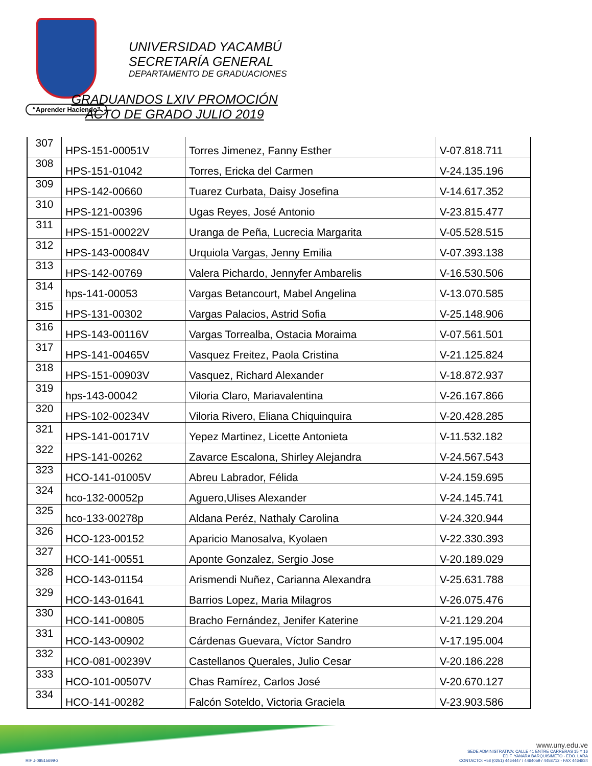“Aprender Haciendo”
UNIVERSIDAD YACAMBÚ
SECRETARÍA GENERAL
DEPARTAMENTO DE GRADUACIONES
GRADUANDOS LXIV PROMOCIÓN
ACTO DE GRADO JULIO 2019
| 307 | HPS-151-00051V | Torres Jimenez, Fanny Esther | V-07.818.711 |
| 308 | HPS-151-01042 | Torres, Ericka del Carmen | V-24.135.196 |
| 309 | HPS-142-00660 | Tuarez Curbata, Daisy Josefina | V-14.617.352 |
| 310 | HPS-121-00396 | Ugas Reyes, José Antonio | V-23.815.477 |
| 311 | HPS-151-00022V | Uranga de Peña, Lucrecia Margarita | V-05.528.515 |
| 312 | HPS-143-00084V | Urquiola Vargas, Jenny Emilia | V-07.393.138 |
| 313 | HPS-142-00769 | Valera Pichardo, Jennyfer Ambarelis | V-16.530.506 |
| 314 | hps-141-00053 | Vargas Betancourt, Mabel Angelina | V-13.070.585 |
| 315 | HPS-131-00302 | Vargas Palacios, Astrid Sofia | V-25.148.906 |
| 316 | HPS-143-00116V | Vargas Torrealba, Ostacia Moraima | V-07.561.501 |
| 317 | HPS-141-00465V | Vasquez Freitez, Paola Cristina | V-21.125.824 |
| 318 | HPS-151-00903V | Vasquez, Richard Alexander | V-18.872.937 |
| 319 | hps-143-00042 | Viloria Claro, Mariavalentina | V-26.167.866 |
| 320 | HPS-102-00234V | Viloria Rivero, Eliana Chiquinquira | V-20.428.285 |
| 321 | HPS-141-00171V | Yepez Martinez, Licette Antonieta | V-11.532.182 |
| 322 | HPS-141-00262 | Zavarce Escalona, Shirley Alejandra | V-24.567.543 |
| 323 | HCO-141-01005V | Abreu Labrador, Félida | V-24.159.695 |
| 324 | hco-132-00052p | Aguero,Ulises Alexander | V-24.145.741 |
| 325 | hco-133-00278p | Aldana Peréz, Nathaly Carolina | V-24.320.944 |
| 326 | HCO-123-00152 | Aparicio Manosalva, Kyolaen | V-22.330.393 |
| 327 | HCO-141-00551 | Aponte Gonzalez, Sergio Jose | V-20.189.029 |
| 328 | HCO-143-01154 | Arismendi Nuñez, Carianna Alexandra | V-25.631.788 |
| 329 | HCO-143-01641 | Barrios Lopez, Maria Milagros | V-26.075.476 |
| 330 | HCO-141-00805 | Bracho Fernández, Jenifer Katerine | V-21.129.204 |
| 331 | HCO-143-00902 | Cárdenas Guevara, Víctor Sandro | V-17.195.004 |
| 332 | HCO-081-00239V | Castellanos Querales, Julio Cesar | V-20.186.228 |
| 333 | HCO-101-00507V | Chas Ramírez, Carlos José | V-20.670.127 |
| 334 | HCO-141-00282 | Falcón Soteldo, Victoria Graciela | V-23.903.586 |
RIF J-08515699-2
www.uny.edu.ve
SEDE ADMINISTRATIVA: CALLE 41 ENTRE CARRERAS 15 Y 16
EDIF. YANARA BARQUISIMETO - EDO. LARA
CONTACTO: +58 (0251) 4464447 / 4464059 / 4458712 - FAX 4464834